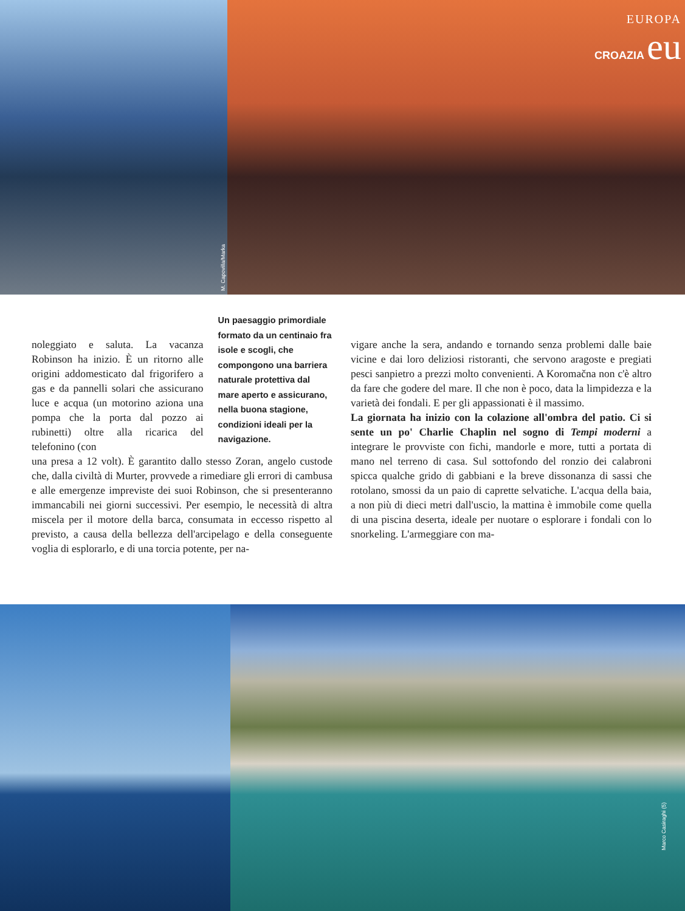M. Capovilla/Marka
EUROPA
CROAZIA eu
noleggiato e saluta. La vacanza Robinson ha inizio. È un ritorno alle origini addomesticato dal frigorifero a gas e da pannelli solari che assicurano luce e acqua (un motorino aziona una pompa che la porta dal pozzo ai rubinetti) oltre alla ricarica del telefonino (con
Un paesaggio primordiale formato da un centinaio fra isole e scogli, che compongono una barriera naturale protettiva dal mare aperto e assicurano, nella buona stagione, condizioni ideali per la navigazione.
una presa a 12 volt). È garantito dallo stesso Zoran, angelo custode che, dalla civiltà di Murter, provvede a rimediare gli errori di cambusa e alle emergenze impreviste dei suoi Robinson, che si presenteranno immancabili nei giorni successivi. Per esempio, le necessità di altra miscela per il motore della barca, consumata in eccesso rispetto al previsto, a causa della bellezza dell'arcipelago e della conseguente voglia di esplorarlo, e di una torcia potente, per na-
vigare anche la sera, andando e tornando senza problemi dalle baie vicine e dai loro deliziosi ristoranti, che servono aragoste e pregiati pesci sanpietro a prezzi molto convenienti. A Koromačna non c'è altro da fare che godere del mare. Il che non è poco, data la limpidezza e la varietà dei fondali. E per gli appassionati è il massimo.
La giornata ha inizio con la colazione all'ombra del patio. Ci si sente un po' Charlie Chaplin nel sogno di Tempi moderni a integrare le provviste con fichi, mandorle e more, tutti a portata di mano nel terreno di casa. Sul sottofondo del ronzio dei calabroni spicca qualche grido di gabbiani e la breve dissonanza di sassi che rotolano, smossi da un paio di caprette selvatiche. L'acqua della baia, a non più di dieci metri dall'uscio, la mattina è immobile come quella di una piscina deserta, ideale per nuotare o esplorare i fondali con lo snorkeling. L'armeggiare con ma-
Marco Casiraghi (5)